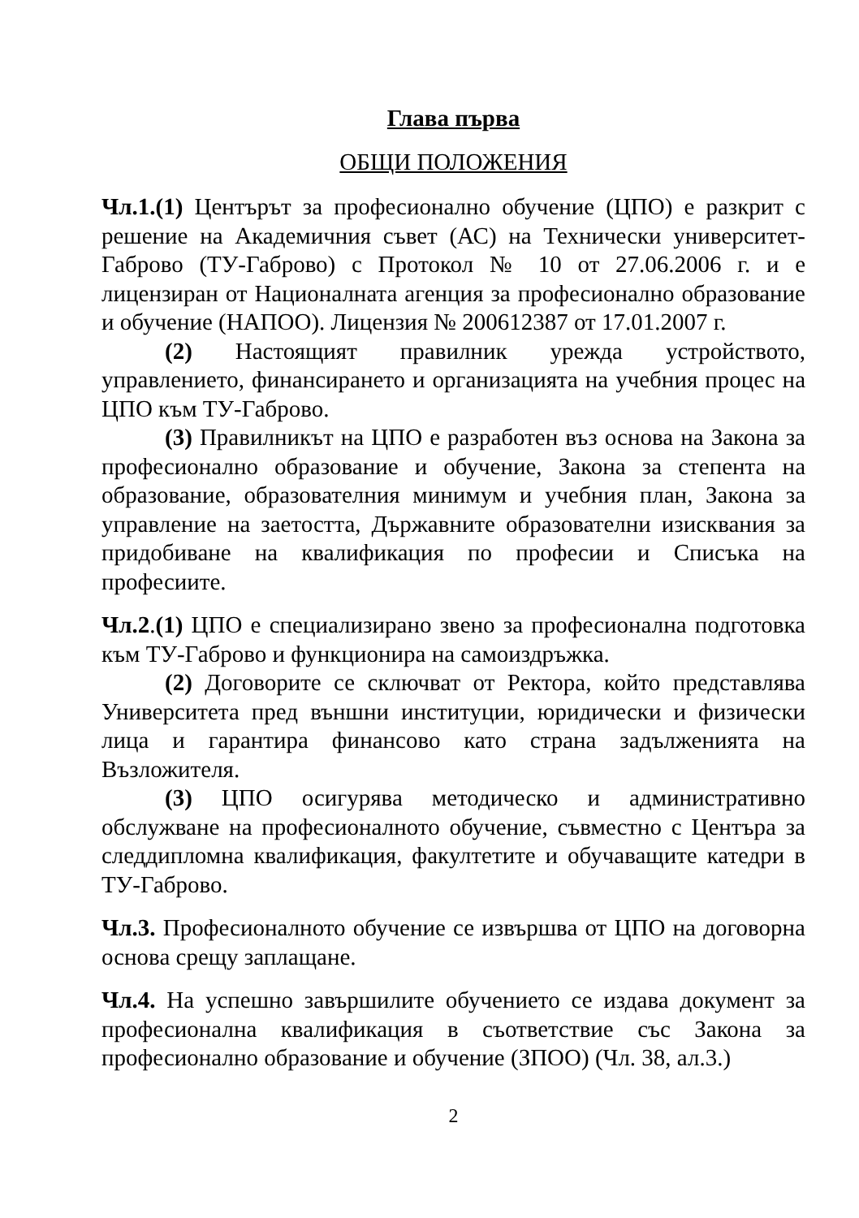Глава първа
ОБЩИ ПОЛОЖЕНИЯ
Чл.1.(1) Центърът за професионално обучение (ЦПО) е разкрит с решение на Академичния съвет (АС) на Технически университет-Габрово (ТУ-Габрово) с Протокол № 10 от 27.06.2006 г. и е лицензиран от Националната агенция за професионално образование и обучение (НАПОО). Лицензия № 200612387 от 17.01.2007 г.
(2) Настоящият правилник урежда устройството, управлението, финансирането и организацията на учебния процес на ЦПО към ТУ-Габрово.
(3) Правилникът на ЦПО е разработен въз основа на Закона за професионално образование и обучение, Закона за степента на образование, образователния минимум и учебния план, Закона за управление на заетостта, Държавните образователни изисквания за придобиване на квалификация по професии и Списъка на професиите.
Чл.2.(1) ЦПО е специализирано звено за професионална подготовка към ТУ-Габрово и функционира на самоиздръжка.
(2) Договорите се сключват от Ректора, който представлява Университета пред външни институции, юридически и физически лица и гарантира финансово като страна задълженията на Възложителя.
(3) ЦПО осигурява методическо и административно обслужване на професионалното обучение, съвместно с Центъра за следдипломна квалификация, факултетите и обучаващите катедри в ТУ-Габрово.
Чл.3. Професионалното обучение се извършва от ЦПО на договорна основа срещу заплащане.
Чл.4. На успешно завършилите обучението се издава документ за професионална квалификация в съответствие със Закона за професионално образование и обучение (ЗПОО) (Чл. 38, ал.3.)
2